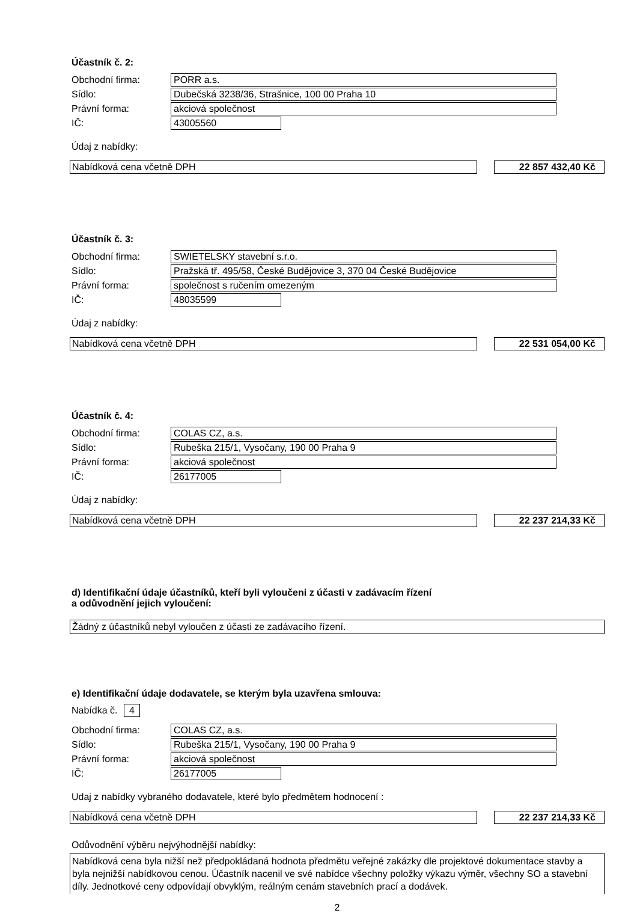Účastník č. 2:
Obchodní firma: PORR a.s.
Sídlo: Dubečská 3238/36, Strašnice, 100 00 Praha 10
Právní forma: akciová společnost
IČ: 43005560
Údaj z nabídky:
Nabídková cena včetně DPH 22 857 432,40 Kč
Účastník č. 3:
Obchodní firma: SWIETELSKY stavební s.r.o.
Sídlo: Pražská tř. 495/58, České Budějovice 3, 370 04 České Budějovice
Právní forma: společnost s ručením omezeným
IČ: 48035599
Údaj z nabídky:
Nabídková cena včetně DPH 22 531 054,00 Kč
Účastník č. 4:
Obchodní firma: COLAS CZ, a.s.
Sídlo: Rubeška 215/1, Vysočany, 190 00 Praha 9
Právní forma: akciová společnost
IČ: 26177005
Údaj z nabídky:
Nabídková cena včetně DPH 22 237 214,33 Kč
d) Identifikační údaje účastníků, kteří byli vyloučeni z účasti v zadávacím řízení
a odůvodnění jejich vyloučení:
Žádný z účastníků nebyl vyloučen z účasti ze zadávacího řízení.
e) Identifikační údaje dodavatele, se kterým byla uzavřena smlouva:
Nabídka č. 4
Obchodní firma: COLAS CZ, a.s.
Sídlo: Rubeška 215/1, Vysočany, 190 00 Praha 9
Právní forma: akciová společnost
IČ: 26177005
Udaj z nabídky vybraného dodavatele, které bylo předmětem hodnocení :
Nabídková cena včetně DPH 22 237 214,33 Kč
Odůvodnění výběru nejvýhodnější nabídky:
Nabídková cena byla nižší než předpokládaná hodnota předmětu veřejné zakázky dle projektové dokumentace stavby a byla nejnižší nabídkovou cenou. Účastník nacenil ve své nabídce všechny položky výkazu výměr, všechny SO a stavební díly. Jednotkové ceny odpovídají obvyklým, reálným cenám stavebních prací a dodávek.
2